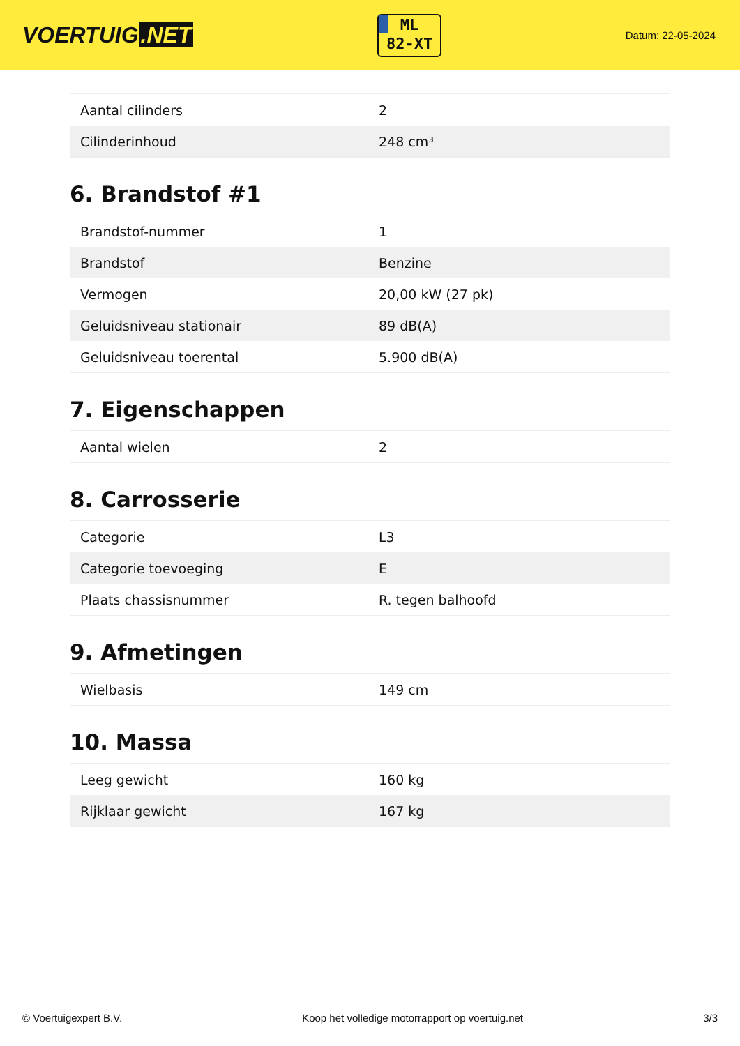VOERTUIG.NET
ML
82-XT
Datum: 22-05-2024
| Aantal cilinders | 2 |
| Cilinderinhoud | 248 cm³ |
6. Brandstof #1
| Brandstof-nummer | 1 |
| Brandstof | Benzine |
| Vermogen | 20,00 kW (27 pk) |
| Geluidsniveau stationair | 89 dB(A) |
| Geluidsniveau toerental | 5.900 dB(A) |
7. Eigenschappen
| Aantal wielen | 2 |
8. Carrosserie
| Categorie | L3 |
| Categorie toevoeging | E |
| Plaats chassisnummer | R. tegen balhoofd |
9. Afmetingen
| Wielbasis | 149 cm |
10. Massa
| Leeg gewicht | 160 kg |
| Rijklaar gewicht | 167 kg |
© Voertuigexpert B.V. Koop het volledige motorrapport op voertuig.net 3/3